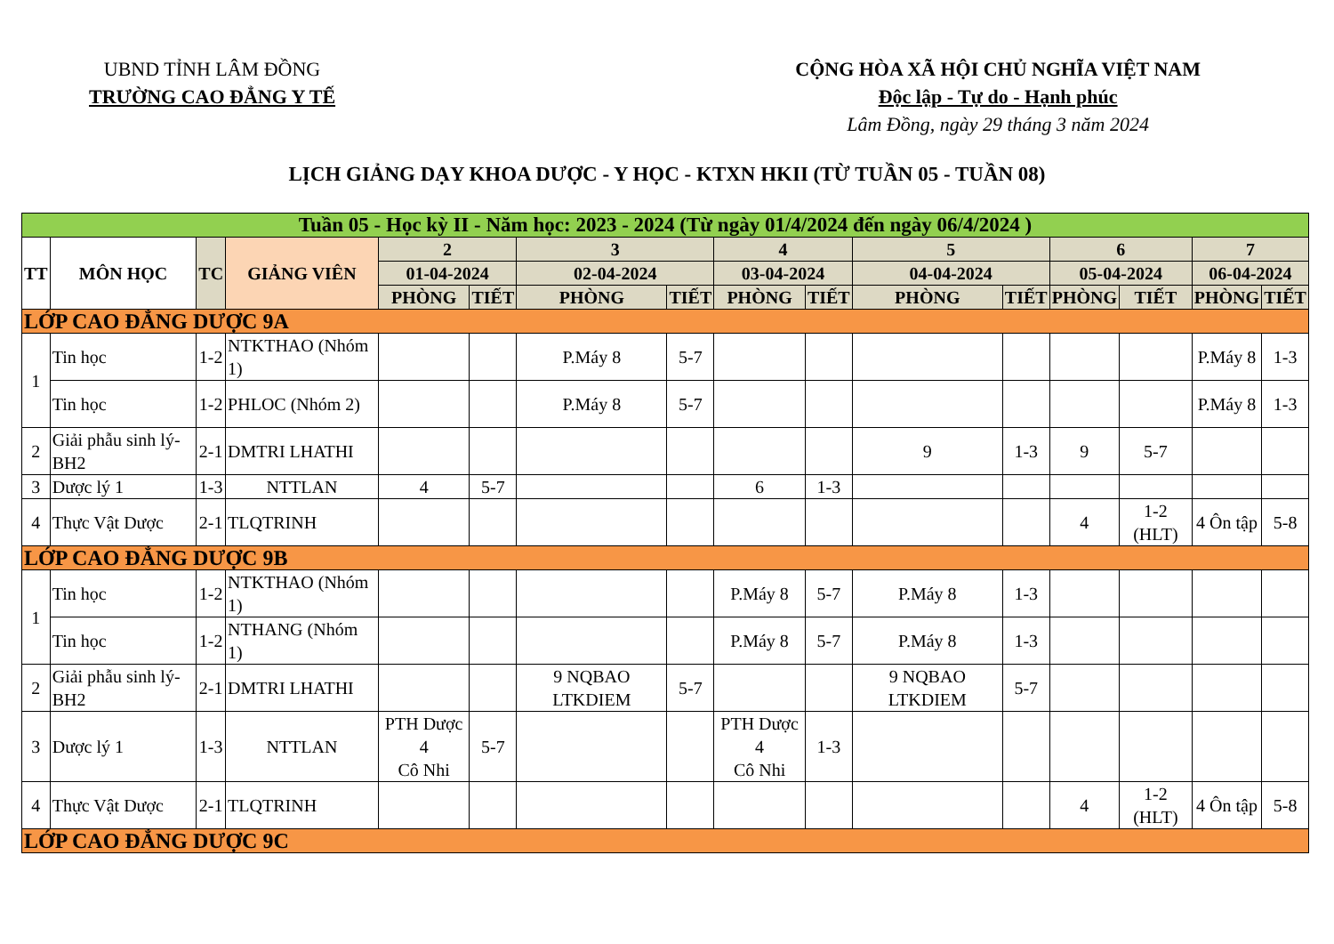UBND TỈNH LÂM ĐỒNG
TRƯỜNG CAO ĐẲNG Y TẾ
CỘNG HÒA XÃ HỘI CHỦ NGHĨA VIỆT NAM
Độc lập - Tự do - Hạnh phúc
Lâm Đồng, ngày 29 tháng 3 năm 2024
LỊCH GIẢNG DẠY KHOA DƯỢC - Y HỌC - KTXN HKII (TỪ TUẦN 05 - TUẦN 08)
| Tuần 05 - Học kỳ II - Năm học: 2023 - 2024 (Từ ngày 01/4/2024 đến ngày 06/4/2024 ) | | | | | | | | | | | | | | | |
| --- | --- | --- | --- | --- | --- | --- | --- | --- | --- | --- | --- | --- | --- | --- | --- |
| TT | MÔN HỌC | TC | GIẢNG VIÊN | 2 | | 3 | | 4 | | 5 | | 6 | | 7 | |
| | | | | 01-04-2024 | | 02-04-2024 | | 03-04-2024 | | 04-04-2024 | | 05-04-2024 | | 06-04-2024 | |
| | | | | PHÒNG | TIẾT | PHÒNG | TIẾT | PHÒNG | TIẾT | PHÒNG | TIẾT | PHÒNG | TIẾT | PHÒNG | TIẾT |
| LỚP CAO ĐẲNG DƯỢC 9A | | | | | | | | | | | | | | | |
| 1 | Tin học | 1-2 | NTKTHAO (Nhóm 1) | | | P.Máy 8 | 5-7 | | | | | | | P.Máy 8 | 1-3 |
| | Tin học | 1-2 | PHLOC (Nhóm 2) | | | P.Máy 8 | 5-7 | | | | | | | P.Máy 8 | 1-3 |
| 2 | Giải phẫu sinh lý-BH2 | 2-1 | DMTRI LHATHI | | | | | | | 9 | 1-3 | 9 | 5-7 | | |
| 3 | Dược lý 1 | 1-3 | NTTLAN | 4 | 5-7 | | | 6 | 1-3 | | | | | | |
| 4 | Thực Vật Dược | 2-1 | TLQTRINH | | | | | | | | | 4 | 1-2 (HLT) | 4 Ôn tập | 5-8 |
| LỚP CAO ĐẲNG DƯỢC 9B | | | | | | | | | | | | | | | |
| 1 | Tin học | 1-2 | NTKTHAO (Nhóm 1) | | | | | P.Máy 8 | 5-7 | P.Máy 8 | 1-3 | | | | |
| | Tin học | 1-2 | NTHANG (Nhóm 1) | | | | | P.Máy 8 | 5-7 | P.Máy 8 | 1-3 | | | | |
| 2 | Giải phẫu sinh lý-BH2 | 2-1 | DMTRI LHATHI | | | 9 NQBAO LTKDIEM | 5-7 | | | 9 NQBAO LTKDIEM | 5-7 | | | | |
| 3 | Dược lý 1 | 1-3 | NTTLAN | PTH Dược 4 Cô Nhi | 5-7 | | | PTH Dược 4 Cô Nhi | 1-3 | | | | | | |
| 4 | Thực Vật Dược | 2-1 | TLQTRINH | | | | | | | | | 4 | 1-2 (HLT) | 4 Ôn tập | 5-8 |
| LỚP CAO ĐẲNG DƯỢC 9C | | | | | | | | | | | | | | | |